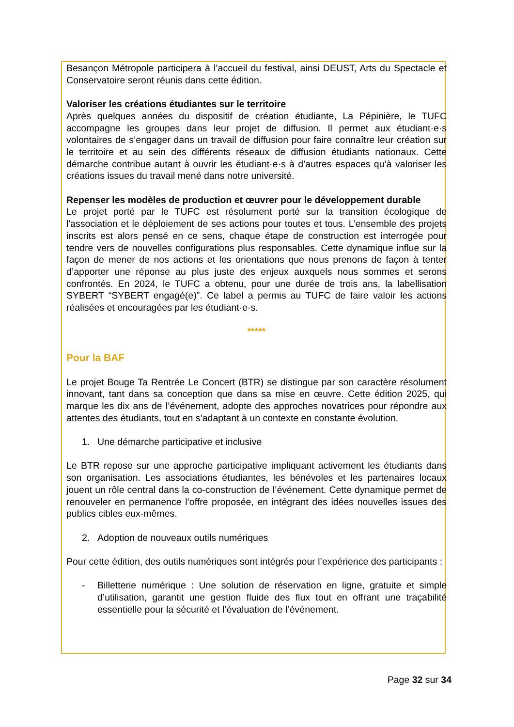Besançon Métropole participera à l’accueil du festival, ainsi DEUST, Arts du Spectacle et Conservatoire seront réunis dans cette édition.
Valoriser les créations étudiantes sur le territoire
Après quelques années du dispositif de création étudiante, La Pépinière, le TUFC accompagne les groupes dans leur projet de diffusion. Il permet aux étudiant·e·s volontaires de s’engager dans un travail de diffusion pour faire connaître leur création sur le territoire et au sein des différents réseaux de diffusion étudiants nationaux. Cette démarche contribue autant à ouvrir les étudiant·e·s à d’autres espaces qu’à valoriser les créations issues du travail mené dans notre université.
Repenser les modèles de production et œuvrer pour le développement durable
Le projet porté par le TUFC est résolument porté sur la transition écologique de l'association et le déploiement de ses actions pour toutes et tous. L’ensemble des projets inscrits est alors pensé en ce sens, chaque étape de construction est interrogée pour tendre vers de nouvelles configurations plus responsables. Cette dynamique influe sur la façon de mener de nos actions et les orientations que nous prenons de façon à tenter d’apporter une réponse au plus juste des enjeux auxquels nous sommes et serons confrontés. En 2024, le TUFC a obtenu, pour une durée de trois ans, la labellisation SYBERT “SYBERT engagé(e)”. Ce label a permis au TUFC de faire valoir les actions réalisées et encouragées par les étudiant·e·s.
*****
Pour la BAF
Le projet Bouge Ta Rentrée Le Concert (BTR) se distingue par son caractère résolument innovant, tant dans sa conception que dans sa mise en œuvre. Cette édition 2025, qui marque les dix ans de l’événement, adopte des approches novatrices pour répondre aux attentes des étudiants, tout en s’adaptant à un contexte en constante évolution.
1. Une démarche participative et inclusive
Le BTR repose sur une approche participative impliquant activement les étudiants dans son organisation. Les associations étudiantes, les bénévoles et les partenaires locaux jouent un rôle central dans la co-construction de l’événement. Cette dynamique permet de renouveler en permanence l’offre proposée, en intégrant des idées nouvelles issues des publics cibles eux-mêmes.
2. Adoption de nouveaux outils numériques
Pour cette édition, des outils numériques sont intégrés pour l’expérience des participants :
- Billetterie numérique : Une solution de réservation en ligne, gratuite et simple d’utilisation, garantit une gestion fluide des flux tout en offrant une traçabilité essentielle pour la sécurité et l’évaluation de l’événement.
Page 32 sur 34